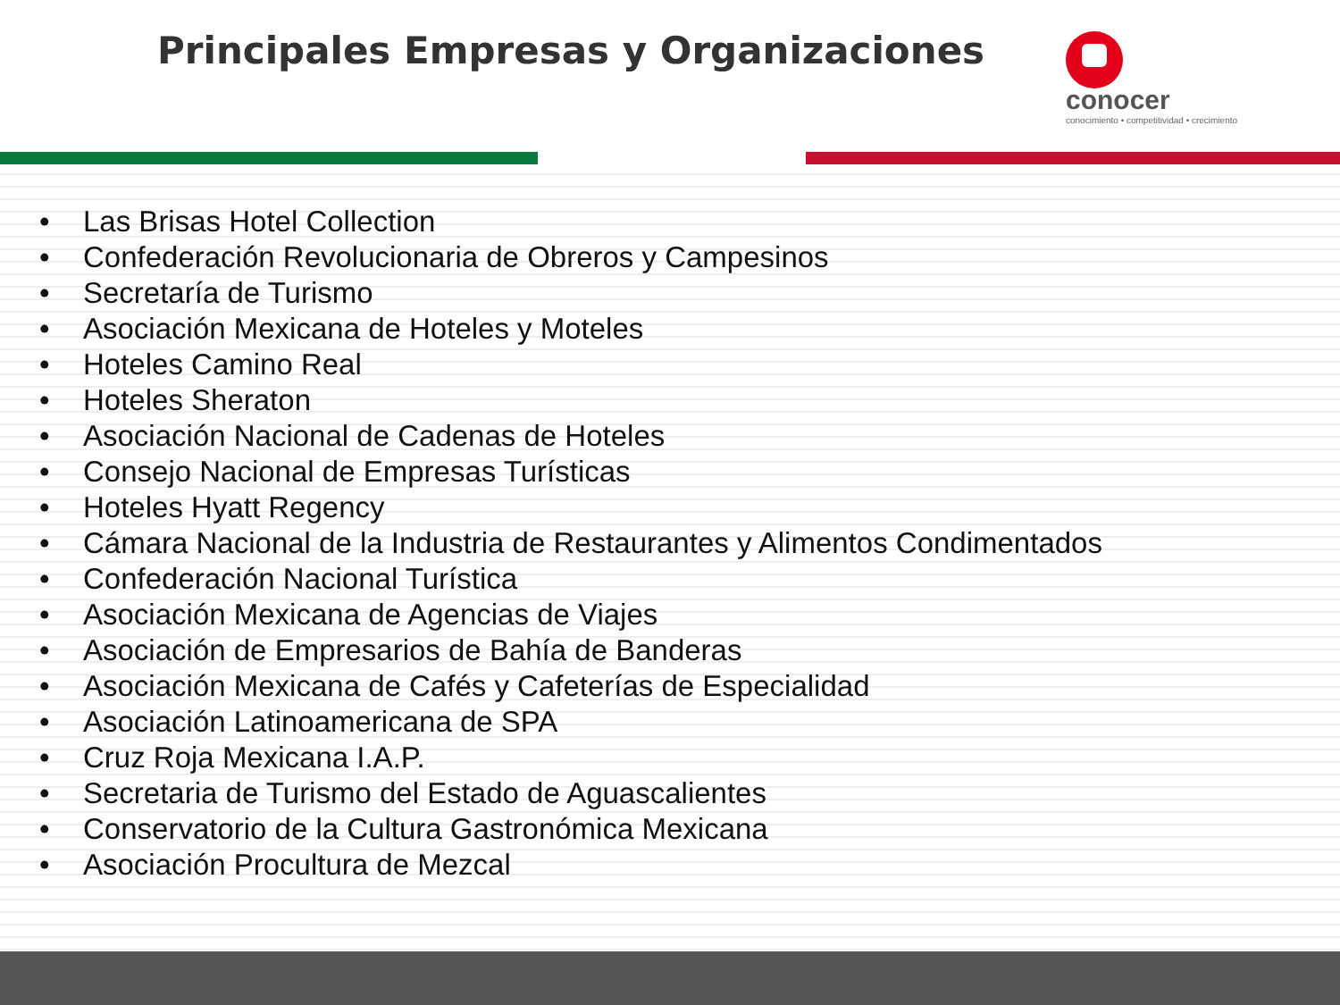Principales Empresas y Organizaciones
conocer
conocimiento • competitividad • crecimiento
• Las Brisas Hotel Collection
• Confederación Revolucionaria de Obreros y Campesinos
• Secretaría de Turismo
• Asociación Mexicana de Hoteles y Moteles
• Hoteles Camino Real
• Hoteles Sheraton
• Asociación Nacional de Cadenas de Hoteles
• Consejo Nacional de Empresas Turísticas
• Hoteles Hyatt Regency
• Cámara Nacional de la Industria de Restaurantes y Alimentos Condimentados
• Confederación Nacional Turística
• Asociación Mexicana de Agencias de Viajes
• Asociación de Empresarios de Bahía de Banderas
• Asociación Mexicana de Cafés y Cafeterías de Especialidad
• Asociación Latinoamericana de SPA
• Cruz Roja Mexicana I.A.P.
• Secretaria de Turismo del Estado de Aguascalientes
• Conservatorio de la Cultura Gastronómica Mexicana
• Asociación Procultura de Mezcal